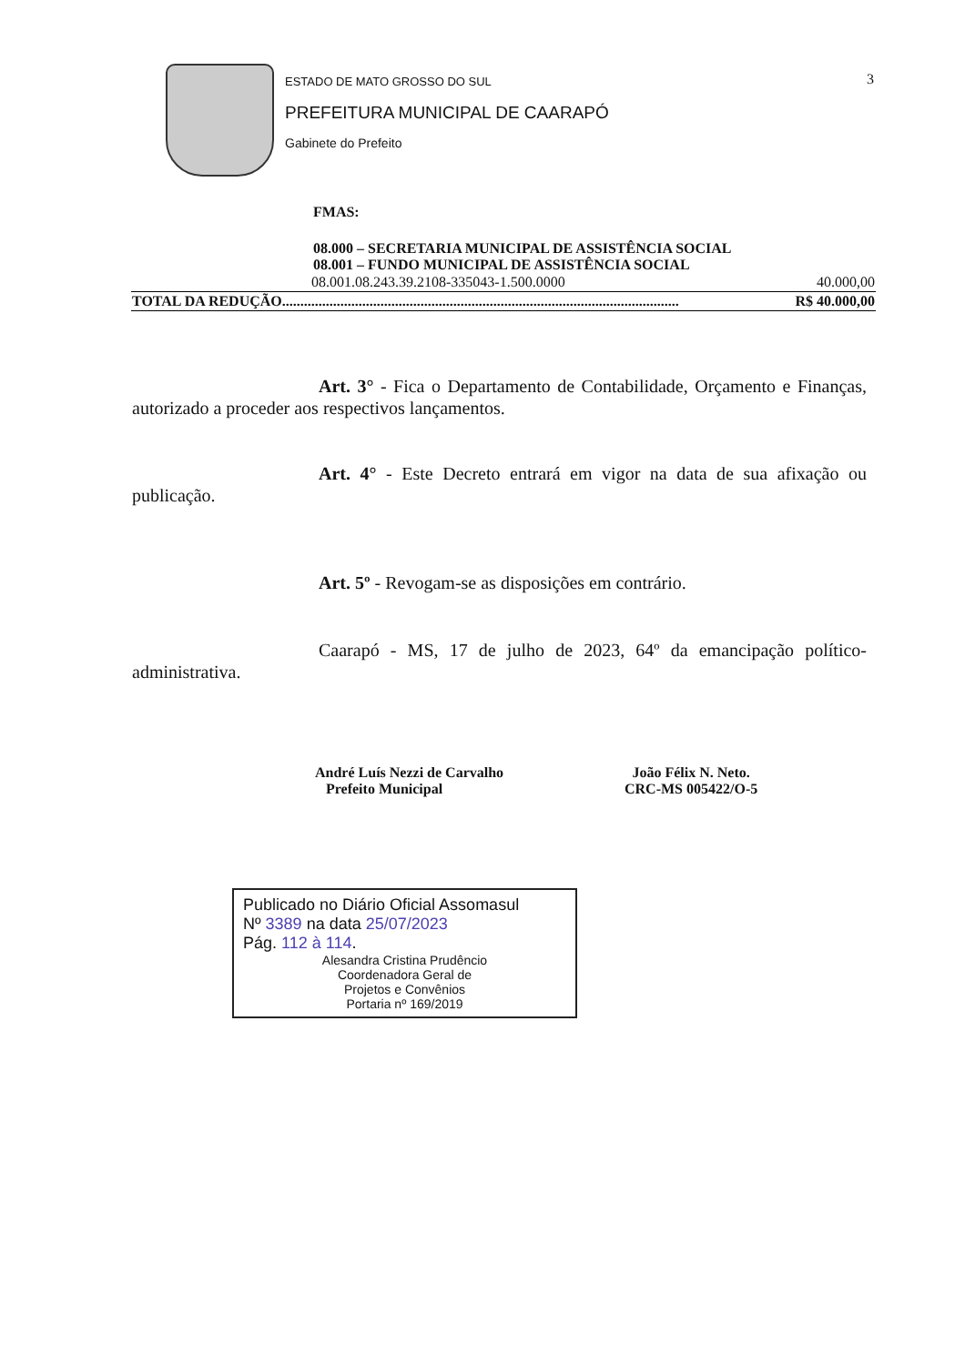3
ESTADO DE MATO GROSSO DO SUL
PREFEITURA MUNICIPAL DE CAARAPÓ
Gabinete do Prefeito
FMAS:
08.000 – SECRETARIA MUNICIPAL DE ASSISTÊNCIA SOCIAL
08.001 – FUNDO MUNICIPAL DE ASSISTÊNCIA SOCIAL
| 08.001.08.243.39.2108-335043-1.500.0000 | 40.000,00 |
| TOTAL DA REDUÇÃO............................................................................................................. | R$ 40.000,00 |
Art. 3° - Fica o Departamento de Contabilidade, Orçamento e Finanças, autorizado a proceder aos respectivos lançamentos.
Art. 4° - Este Decreto entrará em vigor na data de sua afixação ou publicação.
Art. 5º - Revogam-se as disposições em contrário.
Caarapó - MS, 17 de julho de 2023, 64º da emancipação político-administrativa.
André Luís Nezzi de Carvalho
Prefeito Municipal
João Félix N. Neto.
CRC-MS 005422/O-5
Publicado no Diário Oficial Assomasul
Nº 3389 na data 25/07/2023
Pág. 112 à 114.
Alesandra Cristina Prudêncio
Coordenadora Geral de
Projetos e Convênios
Portaria nº 169/2019